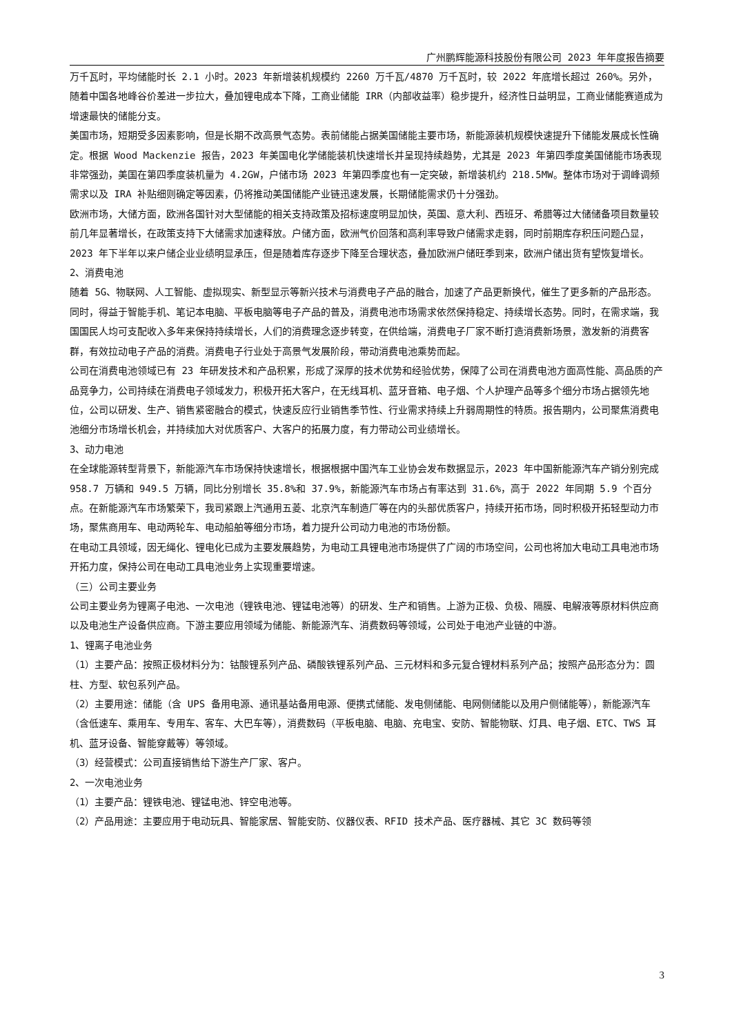广州鹏辉能源科技股份有限公司 2023 年年度报告摘要
万千瓦时，平均储能时长 2.1 小时。2023 年新增装机规模约 2260 万千瓦/4870 万千瓦时，较 2022 年底增长超过 260%。另外，随着中国各地峰谷价差进一步拉大，叠加锂电成本下降，工商业储能 IRR（内部收益率）稳步提升，经济性日益明显，工商业储能赛道成为增速最快的储能分支。
美国市场，短期受多因素影响，但是长期不改高景气态势。表前储能占据美国储能主要市场，新能源装机规模快速提升下储能发展成长性确定。根据 Wood Mackenzie 报告，2023 年美国电化学储能装机快速增长并呈现持续趋势，尤其是 2023 年第四季度美国储能市场表现非常强劲，美国在第四季度装机量为 4.2GW，户储市场 2023 年第四季度也有一定突破，新增装机约 218.5MW。整体市场对于调峰调频需求以及 IRA 补贴细则确定等因素，仍将推动美国储能产业链迅速发展，长期储能需求仍十分强劲。
欧洲市场，大储方面，欧洲各国针对大型储能的相关支持政策及招标速度明显加快，英国、意大利、西班牙、希腊等过大储储备项目数量较前几年显著增长，在政策支持下大储需求加速释放。户储方面，欧洲气价回落和高利率导致户储需求走弱，同时前期库存积压问题凸显，2023 年下半年以来户储企业业绩明显承压，但是随着库存逐步下降至合理状态，叠加欧洲户储旺季到来，欧洲户储出货有望恢复增长。
2、消费电池
随着 5G、物联网、人工智能、虚拟现实、新型显示等新兴技术与消费电子产品的融合，加速了产品更新换代，催生了更多新的产品形态。同时，得益于智能手机、笔记本电脑、平板电脑等电子产品的普及，消费电池市场需求依然保持稳定、持续增长态势。同时，在需求端，我国国民人均可支配收入多年来保持持续增长，人们的消费理念逐步转变，在供给端，消费电子厂家不断打造消费新场景，激发新的消费客群，有效拉动电子产品的消费。消费电子行业处于高景气发展阶段，带动消费电池乘势而起。
公司在消费电池领域已有 23 年研发技术和产品积累，形成了深厚的技术优势和经验优势，保障了公司在消费电池方面高性能、高品质的产品竞争力，公司持续在消费电子领域发力，积极开拓大客户，在无线耳机、蓝牙音箱、电子烟、个人护理产品等多个细分市场占据领先地位，公司以研发、生产、销售紧密融合的模式，快速反应行业销售季节性、行业需求持续上升弱周期性的特质。报告期内，公司聚焦消费电池细分市场增长机会，并持续加大对优质客户、大客户的拓展力度，有力带动公司业绩增长。
3、动力电池
在全球能源转型背景下，新能源汽车市场保持快速增长，根据根据中国汽车工业协会发布数据显示，2023 年中国新能源汽车产销分别完成 958.7 万辆和 949.5 万辆，同比分别增长 35.8%和 37.9%，新能源汽车市场占有率达到 31.6%，高于 2022 年同期 5.9 个百分点。在新能源汽车市场繁荣下，我司紧跟上汽通用五菱、北京汽车制造厂等在内的头部优质客户，持续开拓市场，同时积极开拓轻型动力市场，聚焦商用车、电动两轮车、电动船舶等细分市场，着力提升公司动力电池的市场份额。
在电动工具领域，因无绳化、锂电化已成为主要发展趋势，为电动工具锂电池市场提供了广阔的市场空间，公司也将加大电动工具电池市场开拓力度，保持公司在电动工具电池业务上实现重要增速。
（三）公司主要业务
公司主要业务为锂离子电池、一次电池（锂铁电池、锂锰电池等）的研发、生产和销售。上游为正极、负极、隔膜、电解液等原材料供应商以及电池生产设备供应商。下游主要应用领域为储能、新能源汽车、消费数码等领域，公司处于电池产业链的中游。
1、锂离子电池业务
（1）主要产品：按照正极材料分为：钴酸锂系列产品、磷酸铁锂系列产品、三元材料和多元复合锂材料系列产品；按照产品形态分为：圆柱、方型、软包系列产品。
（2）主要用途：储能（含 UPS 备用电源、通讯基站备用电源、便携式储能、发电侧储能、电网侧储能以及用户侧储能等），新能源汽车（含低速车、乘用车、专用车、客车、大巴车等），消费数码（平板电脑、电脑、充电宝、安防、智能物联、灯具、电子烟、ETC、TWS 耳机、蓝牙设备、智能穿戴等）等领域。
（3）经营模式：公司直接销售给下游生产厂家、客户。
2、一次电池业务
（1）主要产品：锂铁电池、锂锰电池、锌空电池等。
（2）产品用途：主要应用于电动玩具、智能家居、智能安防、仪器仪表、RFID 技术产品、医疗器械、其它 3C 数码等领
3